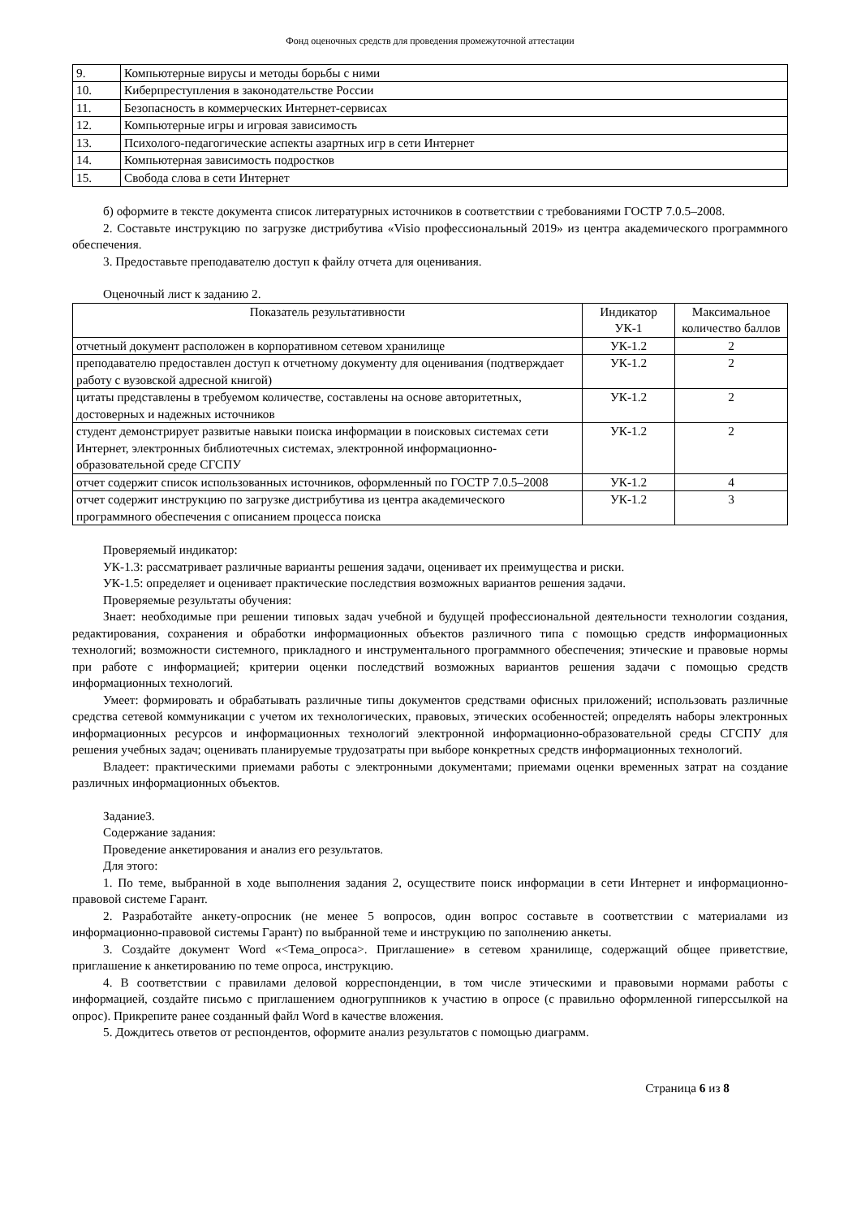Фонд оценочных средств для проведения промежуточной аттестации
| 9. | Компьютерные вирусы и методы борьбы с ними |
| 10. | Киберпреступления в законодательстве России |
| 11. | Безопасность в коммерческих Интернет-сервисах |
| 12. | Компьютерные игры и игровая зависимость |
| 13. | Психолого-педагогические аспекты азартных игр в сети Интернет |
| 14. | Компьютерная зависимость подростков |
| 15. | Свобода слова в сети Интернет |
б) оформите в тексте документа список литературных источников в соответствии с требованиями ГОСТР 7.0.5–2008.
2. Составьте инструкцию по загрузке дистрибутива «Visio профессиональный 2019» из центра академического программного обеспечения.
3. Предоставьте преподавателю доступ к файлу отчета для оценивания.
Оценочный лист к заданию 2.
| Показатель результативности | Индикатор УК-1 | Максимальное количество баллов |
| --- | --- | --- |
| отчетный документ расположен в корпоративном сетевом хранилище | УК-1.2 | 2 |
| преподавателю предоставлен доступ к отчетному документу для оценивания (подтверждает работу с вузовской адресной книгой) | УК-1.2 | 2 |
| цитаты представлены в требуемом количестве, составлены на основе авторитетных, достоверных и надежных источников | УК-1.2 | 2 |
| студент демонстрирует развитые навыки поиска информации в поисковых системах сети Интернет, электронных библиотечных системах, электронной информационно-образовательной среде СГСПУ | УК-1.2 | 2 |
| отчет содержит список использованных источников, оформленный по ГОСТР 7.0.5–2008 | УК-1.2 | 4 |
| отчет содержит инструкцию по загрузке дистрибутива из центра академического программного обеспечения с описанием процесса поиска | УК-1.2 | 3 |
Проверяемый индикатор:
УК-1.3: рассматривает различные варианты решения задачи, оценивает их преимущества и риски.
УК-1.5: определяет и оценивает практические последствия возможных вариантов решения задачи.
Проверяемые результаты обучения:
Знает: необходимые при решении типовых задач учебной и будущей профессиональной деятельности технологии создания, редактирования, сохранения и обработки информационных объектов различного типа с помощью средств информационных технологий; возможности системного, прикладного и инструментального программного обеспечения; этические и правовые нормы при работе с информацией; критерии оценки последствий возможных вариантов решения задачи с помощью средств информационных технологий.
Умеет: формировать и обрабатывать различные типы документов средствами офисных приложений; использовать различные средства сетевой коммуникации с учетом их технологических, правовых, этических особенностей; определять наборы электронных информационных ресурсов и информационных технологий электронной информационно-образовательной среды СГСПУ для решения учебных задач; оценивать планируемые трудозатраты при выборе конкретных средств информационных технологий.
Владеет: практическими приемами работы с электронными документами; приемами оценки временных затрат на создание различных информационных объектов.
Задание3.
Содержание задания:
Проведение анкетирования и анализ его результатов.
Для этого:
1. По теме, выбранной в ходе выполнения задания 2, осуществите поиск информации в сети Интернет и информационно-правовой системе Гарант.
2. Разработайте анкету-опросник (не менее 5 вопросов, один вопрос составьте в соответствии с материалами из информационно-правовой системы Гарант) по выбранной теме и инструкцию по заполнению анкеты.
3. Создайте документ Word «<Тема_опроса>. Приглашение» в сетевом хранилище, содержащий общее приветствие, приглашение к анкетированию по теме опроса, инструкцию.
4. В соответствии с правилами деловой корреспонденции, в том числе этическими и правовыми нормами работы с информацией, создайте письмо с приглашением одногруппников к участию в опросе (с правильно оформленной гиперссылкой на опрос). Прикрепите ранее созданный файл Word в качестве вложения.
5. Дождитесь ответов от респондентов, оформите анализ результатов с помощью диаграмм.
Страница 6 из 8